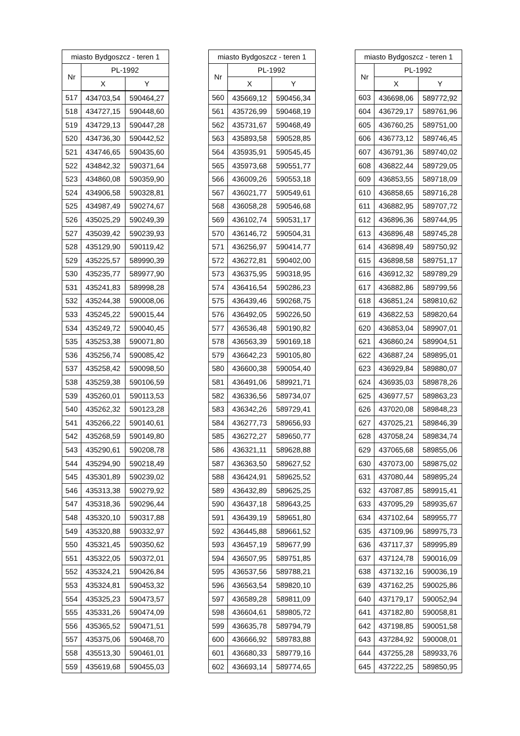| miasto Bydgoszcz - teren 1 | | |
| --- | --- | --- |
| Nr | PL-1992 | |
| | X | Y |
| 517 | 434703,54 | 590464,27 |
| 518 | 434727,15 | 590448,60 |
| 519 | 434729,13 | 590447,28 |
| 520 | 434736,30 | 590442,52 |
| 521 | 434746,65 | 590435,60 |
| 522 | 434842,32 | 590371,64 |
| 523 | 434860,08 | 590359,90 |
| 524 | 434906,58 | 590328,81 |
| 525 | 434987,49 | 590274,67 |
| 526 | 435025,29 | 590249,39 |
| 527 | 435039,42 | 590239,93 |
| 528 | 435129,90 | 590119,42 |
| 529 | 435225,57 | 589990,39 |
| 530 | 435235,77 | 589977,90 |
| 531 | 435241,83 | 589998,28 |
| 532 | 435244,38 | 590008,06 |
| 533 | 435245,22 | 590015,44 |
| 534 | 435249,72 | 590040,45 |
| 535 | 435253,38 | 590071,80 |
| 536 | 435256,74 | 590085,42 |
| 537 | 435258,42 | 590098,50 |
| 538 | 435259,38 | 590106,59 |
| 539 | 435260,01 | 590113,53 |
| 540 | 435262,32 | 590123,28 |
| 541 | 435266,22 | 590140,61 |
| 542 | 435268,59 | 590149,80 |
| 543 | 435290,61 | 590208,78 |
| 544 | 435294,90 | 590218,49 |
| 545 | 435301,89 | 590239,02 |
| 546 | 435313,38 | 590279,92 |
| 547 | 435318,36 | 590296,44 |
| 548 | 435320,10 | 590317,88 |
| 549 | 435320,88 | 590332,97 |
| 550 | 435321,45 | 590350,62 |
| 551 | 435322,05 | 590372,01 |
| 552 | 435324,21 | 590426,84 |
| 553 | 435324,81 | 590453,32 |
| 554 | 435325,23 | 590473,57 |
| 555 | 435331,26 | 590474,09 |
| 556 | 435365,52 | 590471,51 |
| 557 | 435375,06 | 590468,70 |
| 558 | 435513,30 | 590461,01 |
| 559 | 435619,68 | 590455,03 |
| miasto Bydgoszcz - teren 1 | | |
| --- | --- | --- |
| Nr | PL-1992 | |
| | X | Y |
| 560 | 435669,12 | 590456,34 |
| 561 | 435726,99 | 590468,19 |
| 562 | 435731,67 | 590468,49 |
| 563 | 435893,58 | 590528,85 |
| 564 | 435935,91 | 590545,45 |
| 565 | 435973,68 | 590551,77 |
| 566 | 436009,26 | 590553,18 |
| 567 | 436021,77 | 590549,61 |
| 568 | 436058,28 | 590546,68 |
| 569 | 436102,74 | 590531,17 |
| 570 | 436146,72 | 590504,31 |
| 571 | 436256,97 | 590414,77 |
| 572 | 436272,81 | 590402,00 |
| 573 | 436375,95 | 590318,95 |
| 574 | 436416,54 | 590286,23 |
| 575 | 436439,46 | 590268,75 |
| 576 | 436492,05 | 590226,50 |
| 577 | 436536,48 | 590190,82 |
| 578 | 436563,39 | 590169,18 |
| 579 | 436642,23 | 590105,80 |
| 580 | 436600,38 | 590054,40 |
| 581 | 436491,06 | 589921,71 |
| 582 | 436336,56 | 589734,07 |
| 583 | 436342,26 | 589729,41 |
| 584 | 436277,73 | 589656,93 |
| 585 | 436272,27 | 589650,77 |
| 586 | 436321,11 | 589628,88 |
| 587 | 436363,50 | 589627,52 |
| 588 | 436424,91 | 589625,52 |
| 589 | 436432,89 | 589625,25 |
| 590 | 436437,18 | 589643,25 |
| 591 | 436439,19 | 589651,80 |
| 592 | 436445,88 | 589661,52 |
| 593 | 436457,19 | 589677,99 |
| 594 | 436507,95 | 589751,85 |
| 595 | 436537,56 | 589788,21 |
| 596 | 436563,54 | 589820,10 |
| 597 | 436589,28 | 589811,09 |
| 598 | 436604,61 | 589805,72 |
| 599 | 436635,78 | 589794,79 |
| 600 | 436666,92 | 589783,88 |
| 601 | 436680,33 | 589779,16 |
| 602 | 436693,14 | 589774,65 |
| miasto Bydgoszcz - teren 1 | | |
| --- | --- | --- |
| Nr | PL-1992 | |
| | X | Y |
| 603 | 436698,06 | 589772,92 |
| 604 | 436729,17 | 589761,96 |
| 605 | 436760,25 | 589751,00 |
| 606 | 436773,12 | 589746,45 |
| 607 | 436791,36 | 589740,02 |
| 608 | 436822,44 | 589729,05 |
| 609 | 436853,55 | 589718,09 |
| 610 | 436858,65 | 589716,28 |
| 611 | 436882,95 | 589707,72 |
| 612 | 436896,36 | 589744,95 |
| 613 | 436896,48 | 589745,28 |
| 614 | 436898,49 | 589750,92 |
| 615 | 436898,58 | 589751,17 |
| 616 | 436912,32 | 589789,29 |
| 617 | 436882,86 | 589799,56 |
| 618 | 436851,24 | 589810,62 |
| 619 | 436822,53 | 589820,64 |
| 620 | 436853,04 | 589907,01 |
| 621 | 436860,24 | 589904,51 |
| 622 | 436887,24 | 589895,01 |
| 623 | 436929,84 | 589880,07 |
| 624 | 436935,03 | 589878,26 |
| 625 | 436977,57 | 589863,23 |
| 626 | 437020,08 | 589848,23 |
| 627 | 437025,21 | 589846,39 |
| 628 | 437058,24 | 589834,74 |
| 629 | 437065,68 | 589855,06 |
| 630 | 437073,00 | 589875,02 |
| 631 | 437080,44 | 589895,24 |
| 632 | 437087,85 | 589915,41 |
| 633 | 437095,29 | 589935,67 |
| 634 | 437102,64 | 589955,77 |
| 635 | 437109,96 | 589975,73 |
| 636 | 437117,37 | 589995,89 |
| 637 | 437124,78 | 590016,09 |
| 638 | 437132,16 | 590036,19 |
| 639 | 437162,25 | 590025,86 |
| 640 | 437179,17 | 590052,94 |
| 641 | 437182,80 | 590058,81 |
| 642 | 437198,85 | 590051,58 |
| 643 | 437284,92 | 590008,01 |
| 644 | 437255,28 | 589933,76 |
| 645 | 437222,25 | 589850,95 |